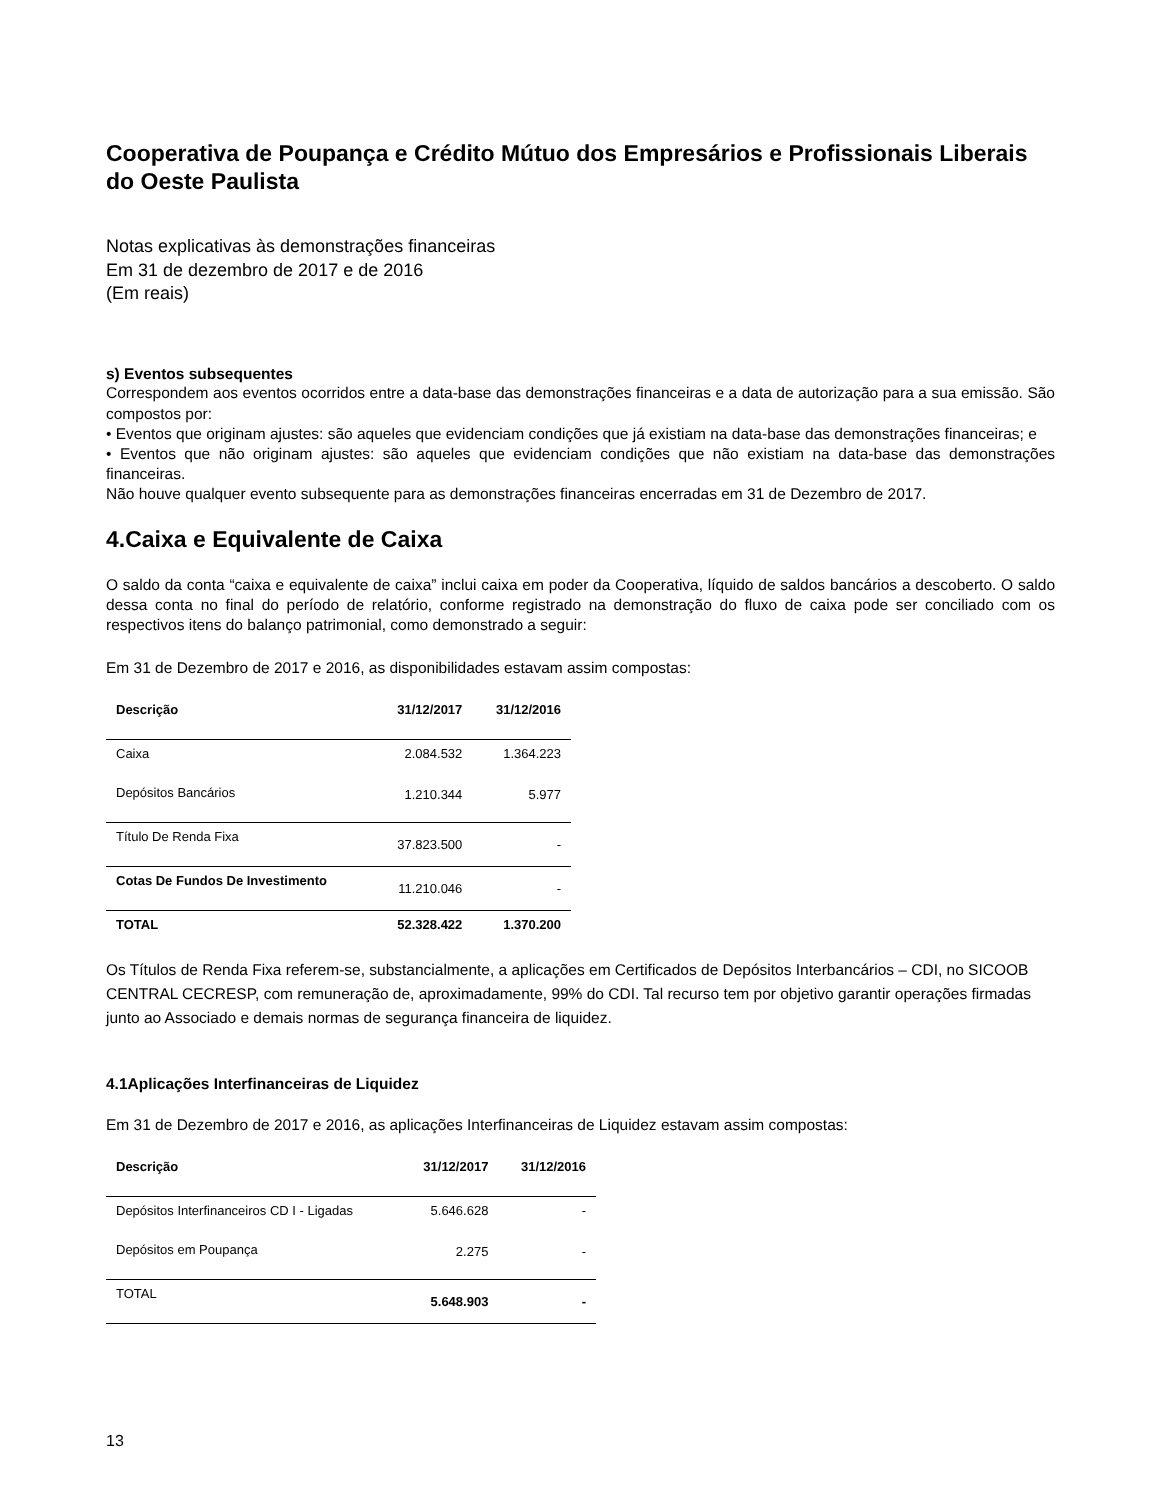Cooperativa de Poupança e Crédito Mútuo dos Empresários e Profissionais Liberais do Oeste Paulista
Notas explicativas às demonstrações financeiras
Em 31 de dezembro de 2017 e de 2016
(Em reais)
s) Eventos subsequentes
Correspondem aos eventos ocorridos entre a data-base das demonstrações financeiras e a data de autorização para a sua emissão. São compostos por:
• Eventos que originam ajustes: são aqueles que evidenciam condições que já existiam na data-base das demonstrações financeiras; e
• Eventos que não originam ajustes: são aqueles que evidenciam condições que não existiam na data-base das demonstrações financeiras.
Não houve qualquer evento subsequente para as demonstrações financeiras encerradas em 31 de Dezembro de 2017.
4.Caixa e Equivalente de Caixa
O saldo da conta “caixa e equivalente de caixa” inclui caixa em poder da Cooperativa, líquido de saldos bancários a descoberto. O saldo dessa conta no final do período de relatório, conforme registrado na demonstração do fluxo de caixa pode ser conciliado com os respectivos itens do balanço patrimonial, como demonstrado a seguir:
Em 31 de Dezembro de 2017 e 2016, as disponibilidades estavam assim compostas:
| Descrição | 31/12/2017 | 31/12/2016 |
| --- | --- | --- |
| Caixa | 2.084.532 | 1.364.223 |
| Depósitos Bancários | 1.210.344 | 5.977 |
| Título De Renda Fixa | 37.823.500 | - |
| Cotas De Fundos De Investimento | 11.210.046 | - |
| TOTAL | 52.328.422 | 1.370.200 |
Os Títulos de Renda Fixa referem-se, substancialmente, a aplicações em Certificados de Depósitos Interbancários – CDI, no SICOOB CENTRAL CECRESP, com remuneração de, aproximadamente, 99% do CDI. Tal recurso tem por objetivo garantir operações firmadas junto ao Associado e demais normas de segurança financeira de liquidez.
4.1Aplicações Interfinanceiras de Liquidez
Em 31 de Dezembro de 2017 e 2016, as aplicações Interfinanceiras de Liquidez estavam assim compostas:
| Descrição | 31/12/2017 | 31/12/2016 |
| --- | --- | --- |
| Depósitos Interfinanceiros CD I - Ligadas | 5.646.628 | - |
| Depósitos em Poupança | 2.275 | - |
| TOTAL | 5.648.903 | - |
13